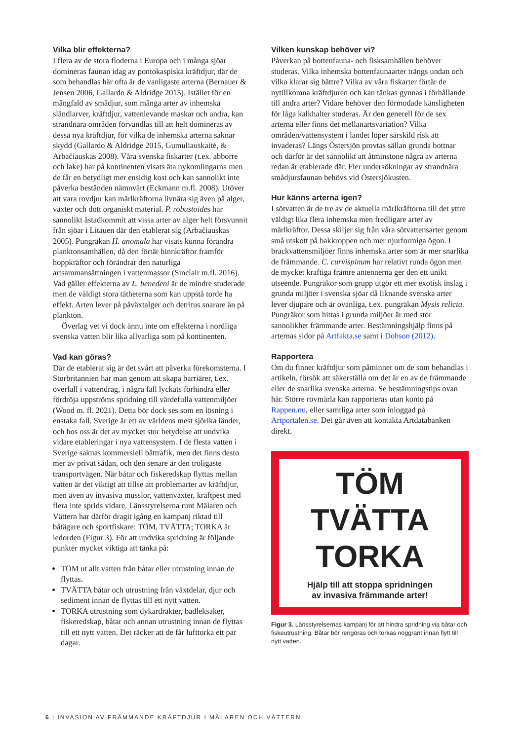Vilka blir effekterna?
I flera av de stora floderna i Europa och i många sjöar domineras faunan idag av pontokaspiska kräftdjur, där de som behandlas här ofta är de vanligaste arterna (Bernauer & Jensen 2006, Gallardo & Aldridge 2015). Istället för en mångfald av smådjur, som många arter av inhemska sländlarver, kräftdjur, vattenlevande maskar och andra, kan strandnära områden förvandlas till att helt domineras av dessa nya kräftdjur, för vilka de inhemska arterna saknar skydd (Gallardo & Aldridge 2015, Gumuliauskaitė, & Arbačiauskas 2008). Våra svenska fiskarter (t.ex. abborre och lake) har på kontinenten visats äta nykomlingarna men de får en betydligt mer ensidig kost och kan sannolikt inte påverka bestånden nämnvärt (Eckmann m.fl. 2008). Utöver att vara rovdjur kan märlkräftorna livnära sig även på alger, växter och dött organiskt material. P. robustoides har sannolikt åstadkommit att vissa arter av alger helt försvunnit från sjöar i Litauen där den etablerat sig (Arbačiauskas 2005). Pungräkan H. anomala har visats kunna förändra planktonsamhällen, då den förtär hinnkräftor framför hoppkräftor och förändrar den naturliga artsammansättningen i vattenmassor (Sinclair m.fl. 2016). Vad gäller effekterna av L. benedeni är de mindre studerade men de väldigt stora tätheterna som kan uppstå torde ha effekt. Arten lever på påväxtalger och detritus snarare än på plankton.
Överlag vet vi dock ännu inte om effekterna i nordliga svenska vatten blir lika allvarliga som på kontinenten.
Vad kan göras?
Där de etablerat sig är det svårt att påverka förekomsterna. I Storbritannien har man genom att skapa barriärer, t.ex. överfall i vattendrag, i några fall lyckats förhindra eller fördröja uppströms spridning till värdefulla vattenmiljöer (Wood m. fl. 2021). Detta bör dock ses som en lösning i enstaka fall. Sverige är ett av världens mest sjörika länder, och hos oss är det av mycket stor betydelse att undvika vidare etableringar i nya vattensystem. I de flesta vatten i Sverige saknas kommersiell båttrafik, men det finns desto mer av privat sådan, och den senare är den troligaste transportvägen. När båtar och fiskeredskap flyttas mellan vatten är det viktigt att tillse att problemarter av kräftdjur, men även av invasiva musslor, vattenväxter, kräftpest med flera inte sprids vidare. Länsstyrelserna runt Mälaren och Vättern har därför dragit igång en kampanj riktad till båtägare och sportfiskare: TÖM, TVÄTTA; TORKA är ledorden (Figur 3). För att undvika spridning är följande punkter mycket viktiga att tänka på:
TÖM ut allt vatten från båtar eller utrustning innan de flyttas.
TVÄTTA båtar och utrustning från växtdelar, djur och sediment innan de flyttas till ett nytt vatten.
TORKA utrustning som dykardräkter, badleksaker, fiskeredskap, båtar och annan utrustning innan de flyttas till ett nytt vatten. Det räcker att de får lufttorka ett par dagar.
Vilken kunskap behöver vi?
Påverkan på bottenfauna- och fisksamhällen behöver studeras. Vilka inhemska bottenfaunaarter trängs undan och vilka klarar sig bättre? Vilka av våra fiskarter förtär de nytillkomna kräftdjuren och kan tänkas gynnas i förhållande till andra arter? Vidare behöver den förmodade känsligheten för låga kalkhalter studeras. Är den generell för de sex arterna eller finns det mellanartsvariation? Vilka områden/vattensystem i landet löper särskild risk att invaderas? Längs Östersjön provtas sällan grunda bottnar och därför är det sannolikt att åtminstone några av arterna redan är etablerade där. Fler undersökningar av strandnära smådjursfaunan behövs vid Östersjökusten.
Hur känns arterna igen?
I sötvatten är de tre av de aktuella märlkräftorna till det yttre väldigt lika flera inhemska men fredligare arter av märlkräftor. Dessa skiljer sig från våra sötvattensarter genom små utskott på bakkroppen och mer njurformiga ögon. I brackvattensmiljöer finns inhemska arter som är mer snarlika de främmande. C. curvispinum har relativt runda ögon men de mycket kraftiga främre antennerna ger den ett unikt utseende. Pungräkor som grupp utgör ett mer exotisk inslag i grunda miljöer i svenska sjöar då liknande svenska arter lever djupare och är ovanliga, t.ex. pungräkan Mysis relicta. Pungräkor som hittas i grunda miljöer är med stor sannolikhet främmande arter. Bestämningshjälp finns på arternas sidor på Artfakta.se samt i Dobson (2012).
Rapportera
Om du finner kräftdjur som påminner om de som behandlas i artikeln, försök att säkerställa om det är en av de främmande eller de snarlika svenska arterna. Se bestämningstips ovan här. Större rovmärla kan rapporteras utan konto på Rappen.nu, eller samtliga arter som inloggad på Artportalen.se. Det går även att kontakta Artdatabanken direkt.
TÖM
TVÄTTA
TORKA
Hjälp till att stoppa spridningen
av invasiva främmande arter!
Figur 3. Länsstyrelsernas kampanj för att hindra spridning via båtar och fiskeutrustning. Båtar bör rengöras och torkas noggrant innan flytt till nytt vatten.
6 | INVASION AV FRÄMMANDE KRÄFTDJUR I MÄLAREN OCH VÄTTERN